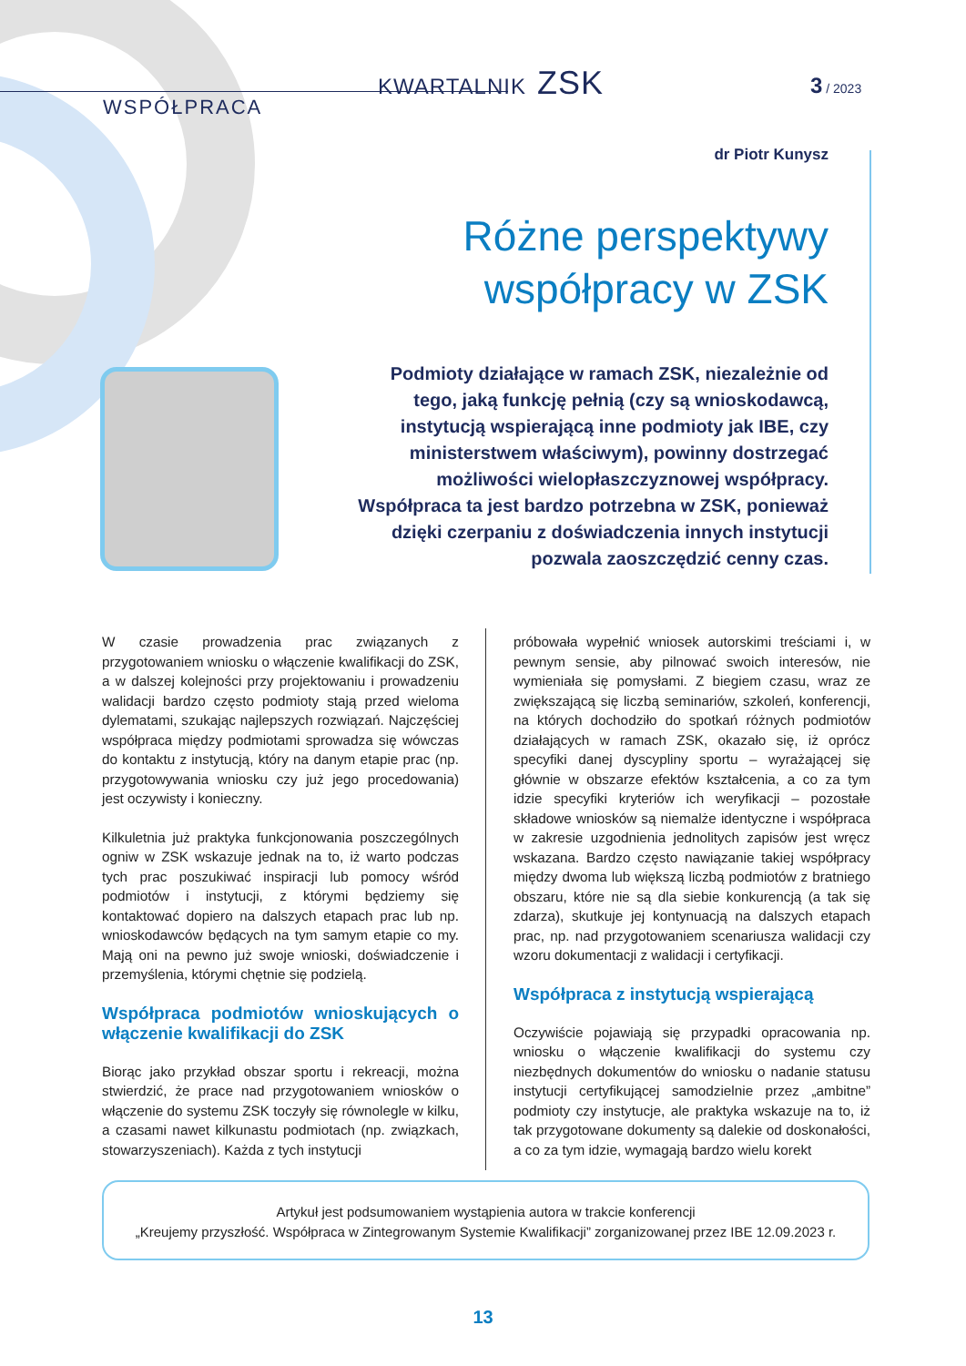KWARTALNIK ZSK 3 / 2023
WSPÓŁPRACA
dr Piotr Kunysz
Różne perspektywy współpracy w ZSK
Podmioty działające w ramach ZSK, niezależnie od tego, jaką funkcję pełnią (czy są wnioskodawcą, instytucją wspierającą inne podmioty jak IBE, czy ministerstwem właściwym), powinny dostrzegać możliwości wielopłaszczyznowej współpracy. Współpraca ta jest bardzo potrzebna w ZSK, ponieważ dzięki czerpaniu z doświadczenia innych instytucji pozwala zaoszczędzić cenny czas.
W czasie prowadzenia prac związanych z przygotowaniem wniosku o włączenie kwalifikacji do ZSK, a w dalszej kolejności przy projektowaniu i prowadzeniu walidacji bardzo często podmioty stają przed wieloma dylematami, szukając najlepszych rozwiązań. Najczęściej współpraca między podmiotami sprowadza się wówczas do kontaktu z instytucją, który na danym etapie prac (np. przygotowywania wniosku czy już jego procedowania) jest oczywisty i konieczny.
Kilkuletnia już praktyka funkcjonowania poszczególnych ogniw w ZSK wskazuje jednak na to, iż warto podczas tych prac poszukiwać inspiracji lub pomocy wśród podmiotów i instytucji, z którymi będziemy się kontaktować dopiero na dalszych etapach prac lub np. wnioskodawców będących na tym samym etapie co my. Mają oni na pewno już swoje wnioski, doświadczenie i przemyślenia, którymi chętnie się podzielą.
Współpraca podmiotów wnioskujących o włączenie kwalifikacji do ZSK
Biorąc jako przykład obszar sportu i rekreacji, można stwierdzić, że prace nad przygotowaniem wniosków o włączenie do systemu ZSK toczyły się równolegle w kilku, a czasami nawet kilkunastu podmiotach (np. związkach, stowarzyszeniach). Każda z tych instytucji
próbowała wypełnić wniosek autorskimi treściami i, w pewnym sensie, aby pilnować swoich interesów, nie wymieniała się pomysłami. Z biegiem czasu, wraz ze zwiększającą się liczbą seminariów, szkoleń, konferencji, na których dochodziło do spotkań różnych podmiotów działających w ramach ZSK, okazało się, iż oprócz specyfiki danej dyscypliny sportu – wyrażającej się głównie w obszarze efektów kształcenia, a co za tym idzie specyfiki kryteriów ich weryfikacji – pozostałe składowe wniosków są niemalże identyczne i współpraca w zakresie uzgodnienia jednolitych zapisów jest wręcz wskazana. Bardzo często nawiązanie takiej współpracy między dwoma lub większą liczbą podmiotów z bratniego obszaru, które nie są dla siebie konkurencją (a tak się zdarza), skutkuje jej kontynuacją na dalszych etapach prac, np. nad przygotowaniem scenariusza walidacji czy wzoru dokumentacji z walidacji i certyfikacji.
Współpraca z instytucją wspierającą
Oczywiście pojawiają się przypadki opracowania np. wniosku o włączenie kwalifikacji do systemu czy niezbędnych dokumentów do wniosku o nadanie statusu instytucji certyfikującej samodzielnie przez „ambitne” podmioty czy instytucje, ale praktyka wskazuje na to, iż tak przygotowane dokumenty są dalekie od doskonałości, a co za tym idzie, wymagają bardzo wielu korekt
Artykuł jest podsumowaniem wystąpienia autora w trakcie konferencji
„Kreujemy przyszłość. Współpraca w Zintegrowanym Systemie Kwalifikacji” zorganizowanej przez IBE 12.09.2023 r.
13